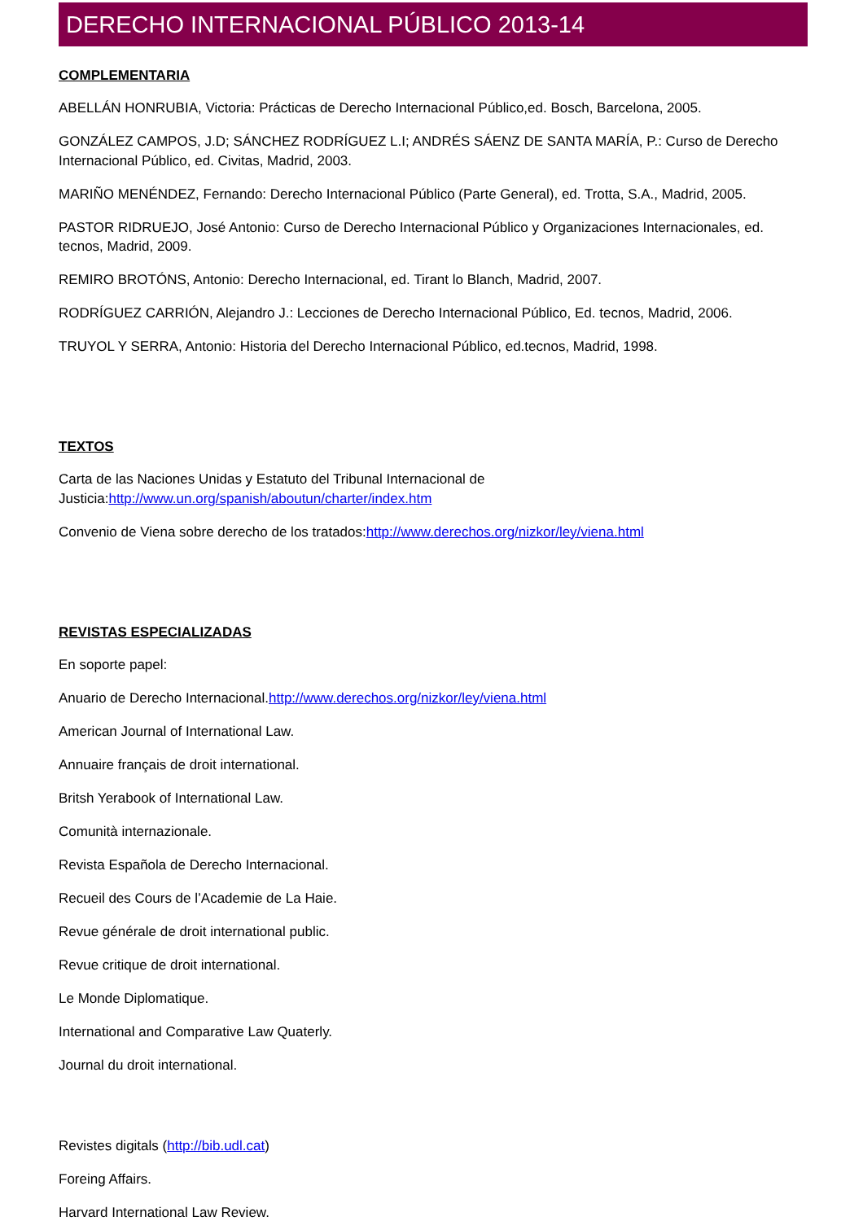DERECHO INTERNACIONAL PÚBLICO 2013-14
COMPLEMENTARIA
ABELLÁN HONRUBIA, Victoria: Prácticas de Derecho Internacional Público,ed. Bosch, Barcelona, 2005.
GONZÁLEZ CAMPOS, J.D; SÁNCHEZ RODRÍGUEZ L.I; ANDRÉS SÁENZ DE SANTA MARÍA, P.: Curso de Derecho Internacional Público, ed. Civitas, Madrid, 2003.
MARIÑO MENÉNDEZ, Fernando: Derecho Internacional Público (Parte General), ed. Trotta, S.A., Madrid, 2005.
PASTOR RIDRUEJO, José Antonio: Curso de Derecho Internacional Público y Organizaciones Internacionales, ed. tecnos, Madrid, 2009.
REMIRO BROTÓNS, Antonio: Derecho Internacional, ed. Tirant lo Blanch, Madrid, 2007.
RODRÍGUEZ CARRIÓN, Alejandro J.: Lecciones de Derecho Internacional Público, Ed. tecnos, Madrid, 2006.
TRUYOL Y SERRA, Antonio: Historia del Derecho Internacional Público, ed.tecnos, Madrid, 1998.
TEXTOS
Carta de las Naciones Unidas y Estatuto del Tribunal Internacional de
Justicia:http://www.un.org/spanish/aboutun/charter/index.htm
Convenio de Viena sobre derecho de los tratados:http://www.derechos.org/nizkor/ley/viena.html
REVISTAS ESPECIALIZADAS
En soporte papel:
Anuario de Derecho Internacional.http://www.derechos.org/nizkor/ley/viena.html
American Journal of International Law.
Annuaire français de droit international.
Britsh Yerabook of International Law.
Comunità internazionale.
Revista Española de Derecho Internacional.
Recueil des Cours de l’Academie de La Haie.
Revue générale de droit international public.
Revue critique de droit international.
Le Monde Diplomatique.
International and Comparative Law Quaterly.
Journal du droit international.
Revistes digitals (http://bib.udl.cat)
Foreing Affairs.
Harvard International Law Review.